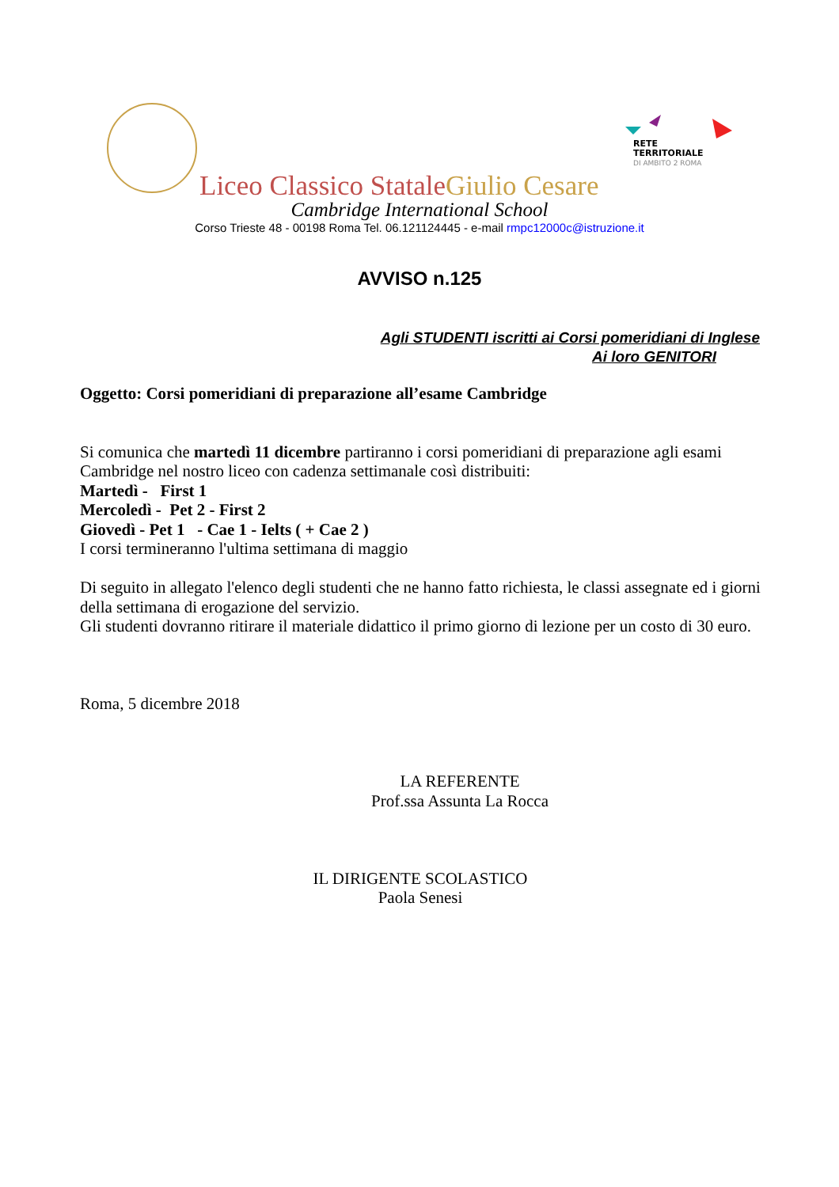RETE
TERRITORIALE
DI AMBITO 2 ROMA
Liceo Classico StataleGiulio Cesare
Cambridge International School
Corso Trieste 48 - 00198 Roma Tel. 06.121124445 - e-mail rmpc12000c@istruzione.it
AVVISO n.125
Agli STUDENTI iscritti ai Corsi pomeridiani di Inglese
Ai loro GENITORI
Oggetto: Corsi pomeridiani di preparazione all’esame Cambridge
Si comunica che martedì 11 dicembre partiranno i corsi pomeridiani di preparazione agli esami Cambridge nel nostro liceo con cadenza settimanale così distribuiti:
Martedì - First 1
Mercoledì - Pet 2 - First 2
Giovedì - Pet 1 - Cae 1 - Ielts ( + Cae 2 )
I corsi termineranno l'ultima settimana di maggio
Di seguito in allegato l'elenco degli studenti che ne hanno fatto richiesta, le classi assegnate ed i giorni della settimana di erogazione del servizio.
Gli studenti dovranno ritirare il materiale didattico il primo giorno di lezione per un costo di 30 euro.
Roma, 5 dicembre 2018
LA REFERENTE
Prof.ssa Assunta La Rocca
IL DIRIGENTE SCOLASTICO
Paola Senesi